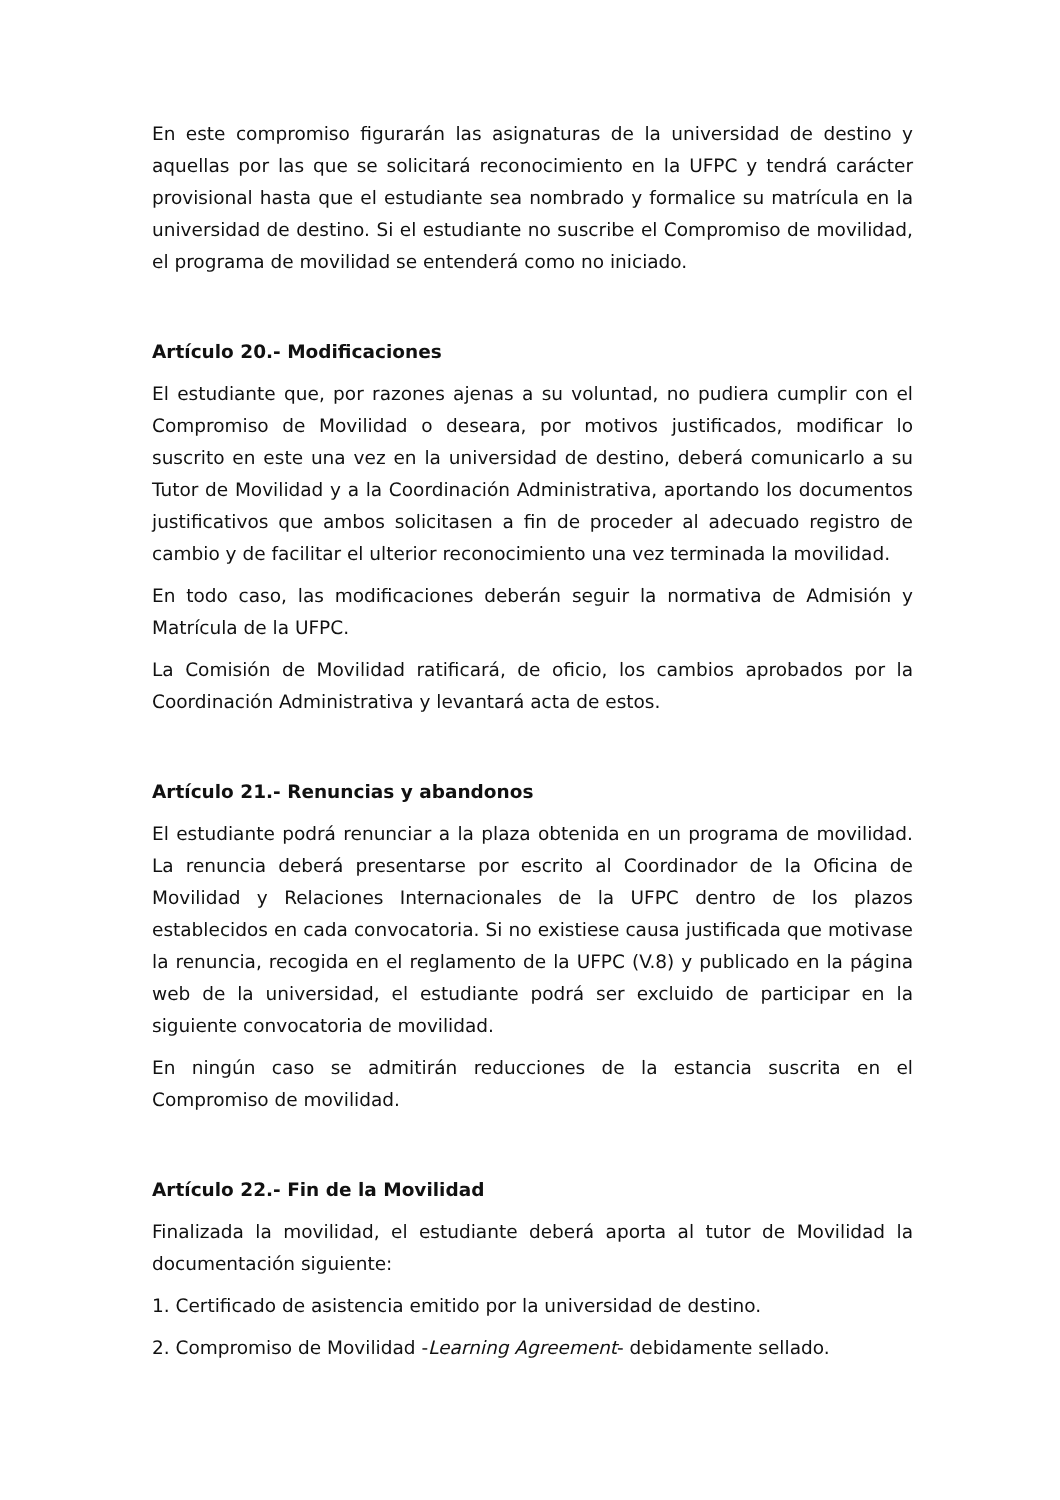En este compromiso figurarán las asignaturas de la universidad de destino y aquellas por las que se solicitará reconocimiento en la UFPC y tendrá carácter provisional hasta que el estudiante sea nombrado y formalice su matrícula en la universidad de destino. Si el estudiante no suscribe el Compromiso de movilidad, el programa de movilidad se entenderá como no iniciado.
Artículo 20.- Modificaciones
El estudiante que, por razones ajenas a su voluntad, no pudiera cumplir con el Compromiso de Movilidad o deseara, por motivos justificados, modificar lo suscrito en este una vez en la universidad de destino, deberá comunicarlo a su Tutor de Movilidad y a la Coordinación Administrativa, aportando los documentos justificativos que ambos solicitasen a fin de proceder al adecuado registro de cambio y de facilitar el ulterior reconocimiento una vez terminada la movilidad.
En todo caso, las modificaciones deberán seguir la normativa de Admisión y Matrícula de la UFPC.
La Comisión de Movilidad ratificará, de oficio, los cambios aprobados por la Coordinación Administrativa y levantará acta de estos.
Artículo 21.- Renuncias y abandonos
El estudiante podrá renunciar a la plaza obtenida en un programa de movilidad. La renuncia deberá presentarse por escrito al Coordinador de la Oficina de Movilidad y Relaciones Internacionales de la UFPC dentro de los plazos establecidos en cada convocatoria. Si no existiese causa justificada que motivase la renuncia, recogida en el reglamento de la UFPC (V.8) y publicado en la página web de la universidad, el estudiante podrá ser excluido de participar en la siguiente convocatoria de movilidad.
En ningún caso se admitirán reducciones de la estancia suscrita en el Compromiso de movilidad.
Artículo 22.- Fin de la Movilidad
Finalizada la movilidad, el estudiante deberá aporta al tutor de Movilidad la documentación siguiente:
1. Certificado de asistencia emitido por la universidad de destino.
2. Compromiso de Movilidad -Learning Agreement- debidamente sellado.